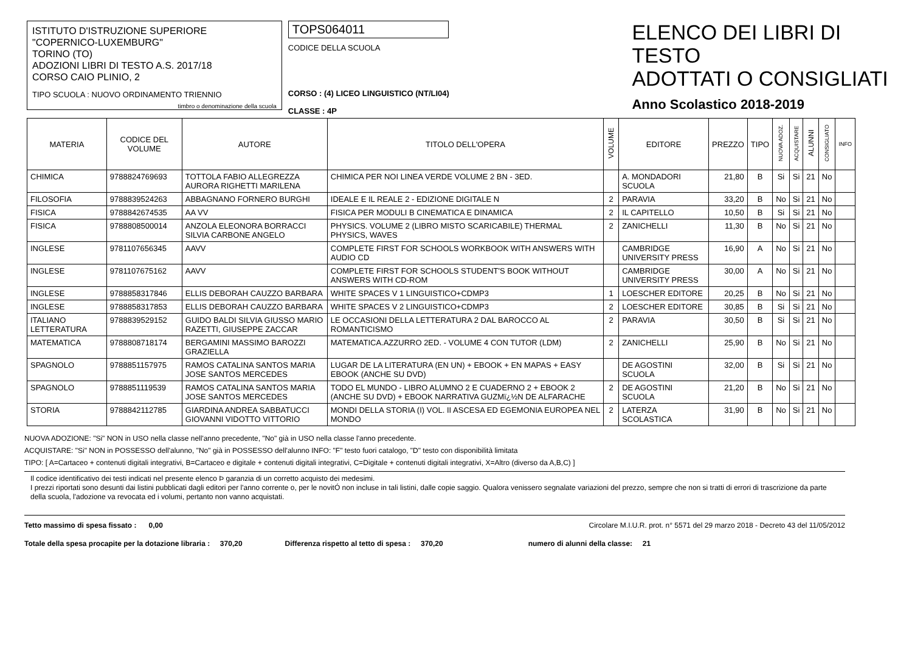ISTITUTO D'ISTRUZIONE SUPERIORE
"COPERNICO-LUXEMBURG"
TORINO (TO)
ADOZIONI LIBRI DI TESTO A.S. 2017/18
CORSO CAIO PLINIO, 2
TIPO SCUOLA : NUOVO ORDINAMENTO TRIENNIO
timbro o denominazione della scuola
TOPS064011
CODICE DELLA SCUOLA
CORSO : (4) LICEO LINGUISTICO (NT/LI04)
CLASSE : 4P
ELENCO DEI LIBRI DI TESTO
ADOTTATI O CONSIGLIATI
Anno Scolastico 2018-2019
| MATERIA | CODICE DEL VOLUME | AUTORE | TITOLO DELL'OPERA | VOLUME | EDITORE | PREZZO | TIPO | NUOVA ADOZ. | ACQUISTARE | ALUNNI | CONSIGLIATO | INFO |
| --- | --- | --- | --- | --- | --- | --- | --- | --- | --- | --- | --- | --- |
| CHIMICA | 9788824769693 | TOTTOLA FABIO ALLEGREZZA AURORA RIGHETTI MARILENA | CHIMICA PER NOI LINEA VERDE VOLUME 2 BN - 3ED. | | A. MONDADORI SCUOLA | 21,80 | B | Si | Si | 21 | No | |
| FILOSOFIA | 9788839524263 | ABBAGNANO FORNERO BURGHI | IDEALE E IL REALE 2 - EDIZIONE DIGITALE N | 2 | PARAVIA | 33,20 | B | No | Si | 21 | No | |
| FISICA | 9788842674535 | AA VV | FISICA PER MODULI B CINEMATICA E DINAMICA | 2 | IL CAPITELLO | 10,50 | B | Si | Si | 21 | No | |
| FISICA | 9788808500014 | ANZOLA ELEONORA BORRACCI SILVIA CARBONE ANGELO | PHYSICS. VOLUME 2 (LIBRO MISTO SCARICABILE) THERMAL PHYSICS, WAVES | 2 | ZANICHELLI | 11,30 | B | No | Si | 21 | No | |
| INGLESE | 9781107656345 | AAVV | COMPLETE FIRST FOR SCHOOLS WORKBOOK WITH ANSWERS WITH AUDIO CD | | CAMBRIDGE UNIVERSITY PRESS | 16,90 | A | No | Si | 21 | No | |
| INGLESE | 9781107675162 | AAVV | COMPLETE FIRST FOR SCHOOLS STUDENT'S BOOK WITHOUT ANSWERS WITH CD-ROM | | CAMBRIDGE UNIVERSITY PRESS | 30,00 | A | No | Si | 21 | No | |
| INGLESE | 9788858317846 | ELLIS DEBORAH CAUZZO BARBARA | WHITE SPACES V 1 LINGUISTICO+CDMP3 | 1 | LOESCHER EDITORE | 20,25 | B | No | Si | 21 | No | |
| INGLESE | 9788858317853 | ELLIS DEBORAH CAUZZO BARBARA | WHITE SPACES V 2 LINGUISTICO+CDMP3 | 2 | LOESCHER EDITORE | 30,85 | B | Si | Si | 21 | No | |
| ITALIANO LETTERATURA | 9788839529152 | GUIDO BALDI SILVIA GIUSSO MARIO RAZETTI, GIUSEPPE ZACCAR | LE OCCASIONI DELLA LETTERATURA 2 DAL BAROCCO AL ROMANTICISMO | 2 | PARAVIA | 30,50 | B | Si | Si | 21 | No | |
| MATEMATICA | 9788808718174 | BERGAMINI MASSIMO BAROZZI GRAZIELLA | MATEMATICA.AZZURRO 2ED. - VOLUME 4 CON TUTOR (LDM) | 2 | ZANICHELLI | 25,90 | B | No | Si | 21 | No | |
| SPAGNOLO | 9788851157975 | RAMOS CATALINA SANTOS MARIA JOSE SANTOS MERCEDES | LUGAR DE LA LITERATURA (EN UN) + EBOOK + EN MAPAS + EASY EBOOK (ANCHE SU DVD) | | DE AGOSTINI SCUOLA | 32,00 | B | Si | Si | 21 | No | |
| SPAGNOLO | 9788851119539 | RAMOS CATALINA SANTOS MARIA JOSE SANTOS MERCEDES | TODO EL MUNDO - LIBRO ALUMNO 2 E CUADERNO 2 + EBOOK 2 (ANCHE SU DVD) + EBOOK NARRATIVA GUZMï¿½N DE ALFARACHE | 2 | DE AGOSTINI SCUOLA | 21,20 | B | No | Si | 21 | No | |
| STORIA | 9788842112785 | GIARDINA ANDREA SABBATUCCI GIOVANNI VIDOTTO VITTORIO | MONDI DELLA STORIA (I) VOL. II ASCESA ED EGEMONIA EUROPEA NEL MONDO | 2 | LATERZA SCOLASTICA | 31,90 | B | No | Si | 21 | No | |
NUOVA ADOZIONE: "Si" NON in USO nella classe nell'anno precedente, "No" già in USO nella classe l'anno precedente.
ACQUISTARE: "Si" NON in POSSESSO dell'alunno, "No" già in POSSESSO dell'alunno INFO: "F" testo fuori catalogo, "D" testo con disponibilità limitata
TIPO: [ A=Cartaceo + contenuti digitali integrativi, B=Cartaceo e digitale + contenuti digitali integrativi, C=Digitale + contenuti digitali integrativi, X=Altro (diverso da A,B,C) ]
Il codice identificativo dei testi indicati nel presente elenco Þ garanzia di un corretto acquisto dei medesimi.
I prezzi riportati sono desunti dai listini pubblicati dagli editori per l'anno corrente o, per le novitÓ non incluse in tali listini, dalle copie saggio. Qualora venissero segnalate variazioni del prezzo, sempre che non si tratti di errori di trascrizione da parte della scuola, l'adozione va revocata ed i volumi, pertanto non vanno acquistati.
Tetto massimo di spesa fissato : 0,00 Circolare M.I.U.R. prot. n° 5571 del 29 marzo 2018 - Decreto 43 del 11/05/2012
Totale della spesa procapite per la dotazione libraria : 370,20 Differenza rispetto al tetto di spesa : 370,20 numero di alunni della classe: 21